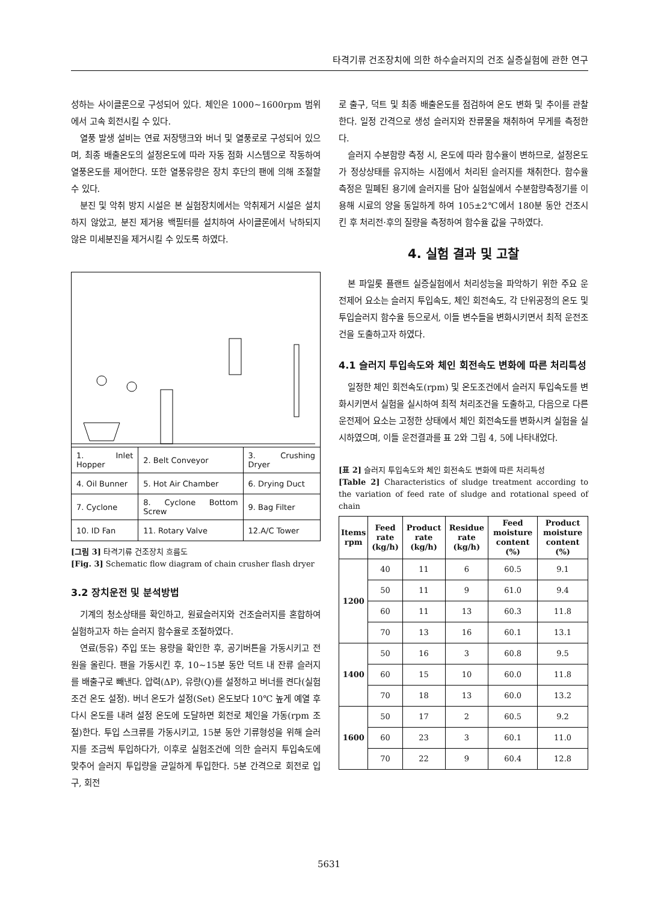타격기류 건조장치에 의한 하수슬러지의 건조 실증실험에 관한 연구
성하는 사이클론으로 구성되어 있다. 체인은 1000~1600rpm 범위에서 고속 회전시킬 수 있다.
열풍 발생 설비는 연료 저장탱크와 버너 및 열풍로로 구성되어 있으며, 최종 배출온도의 설정온도에 따라 자동 점화 시스템으로 작동하여 열풍온도를 제어한다. 또한 열풍유량은 장치 후단의 팬에 의해 조절할 수 있다.
분진 및 악취 방지 시설은 본 실험장치에서는 악취제거 시설은 설치하지 않았고, 분진 제거용 백필터를 설치하여 사이클론에서 낙하되지 않은 미세분진을 제거시킬 수 있도록 하였다.
| 1. Inlet Hopper | 2. Belt Conveyor | 3. Crushing Dryer |
| 4. Oil Bunner | 5. Hot Air Chamber | 6. Drying Duct |
| 7. Cyclone | 8. Cyclone Bottom Screw | 9. Bag Filter |
| 10. ID Fan | 11. Rotary Valve | 12.A/C Tower |
[그림 3] 타격기류 건조장치 흐름도
[Fig. 3] Schematic flow diagram of chain crusher flash dryer
3.2 장치운전 및 분석방법
기계의 청소상태를 확인하고, 원료슬러지와 건조슬러지를 혼합하여 실험하고자 하는 슬러지 함수율로 조절하였다.
연료(등유) 주입 또는 용량을 확인한 후, 공기버튼을 가동시키고 전원을 올린다. 팬을 가동시킨 후, 10~15분 동안 덕트 내 잔류 슬러지를 배출구로 빼낸다. 압력(ΔP), 유량(Q)를 설정하고 버너를 켠다(실험조건 온도 설정). 버너 온도가 설정(Set) 온도보다 10℃ 높게 예열 후 다시 온도를 내려 설정 온도에 도달하면 회전로 체인을 가동(rpm 조절)한다. 투입 스크류를 가동시키고, 15분 동안 기류형성을 위해 슬러지를 조금씩 투입하다가, 이후로 실험조건에 의한 슬러지 투입속도에 맞추어 슬러지 투입량을 균일하게 투입한다. 5분 간격으로 회전로 입구, 회전
로 출구, 덕트 및 최종 배출온도를 점검하여 온도 변화 및 추이를 관찰한다. 일정 간격으로 생성 슬러지와 잔류물을 채취하여 무게를 측정한다.
슬러지 수분함량 측정 시, 온도에 따라 함수율이 변하므로, 설정온도가 정상상태를 유지하는 시점에서 처리된 슬러지를 채취한다. 함수율 측정은 밀폐된 용기에 슬러지를 담아 실험실에서 수분함량측정기를 이용해 시료의 양을 동일하게 하여 105±2℃에서 180분 동안 건조시킨 후 처리전·후의 질량을 측정하여 함수율 값을 구하였다.
4. 실험 결과 및 고찰
본 파일롯 플랜트 실증실험에서 처리성능을 파악하기 위한 주요 운전제어 요소는 슬러지 투입속도, 체인 회전속도, 각 단위공정의 온도 및 투입슬러지 함수율 등으로서, 이들 변수들을 변화시키면서 최적 운전조건을 도출하고자 하였다.
4.1 슬러지 투입속도와 체인 회전속도 변화에 따른 처리특성
일정한 체인 회전속도(rpm) 및 온도조건에서 슬러지 투입속도를 변화시키면서 실험을 실시하여 최적 처리조건을 도출하고, 다음으로 다른 운전제어 요소는 고정한 상태에서 체인 회전속도를 변화시켜 실험을 실시하였으며, 이들 운전결과를 표 2와 그림 4, 5에 나타내었다.
[표 2] 슬러지 투입속도와 체인 회전속도 변화에 따른 처리특성
[Table 2] Characteristics of sludge treatment according to the variation of feed rate of sludge and rotational speed of chain
| Items rpm | Feed rate (kg/h) | Product rate (kg/h) | Residue rate (kg/h) | Feed moisture content (%) | Product moisture content (%) |
| --- | --- | --- | --- | --- | --- |
| 1200 | 40 | 11 | 6 | 60.5 | 9.1 |
| | 50 | 11 | 9 | 61.0 | 9.4 |
| | 60 | 11 | 13 | 60.3 | 11.8 |
| | 70 | 13 | 16 | 60.1 | 13.1 |
| 1400 | 50 | 16 | 3 | 60.8 | 9.5 |
| | 60 | 15 | 10 | 60.0 | 11.8 |
| | 70 | 18 | 13 | 60.0 | 13.2 |
| 1600 | 50 | 17 | 2 | 60.5 | 9.2 |
| | 60 | 23 | 3 | 60.1 | 11.0 |
| | 70 | 22 | 9 | 60.4 | 12.8 |
5631